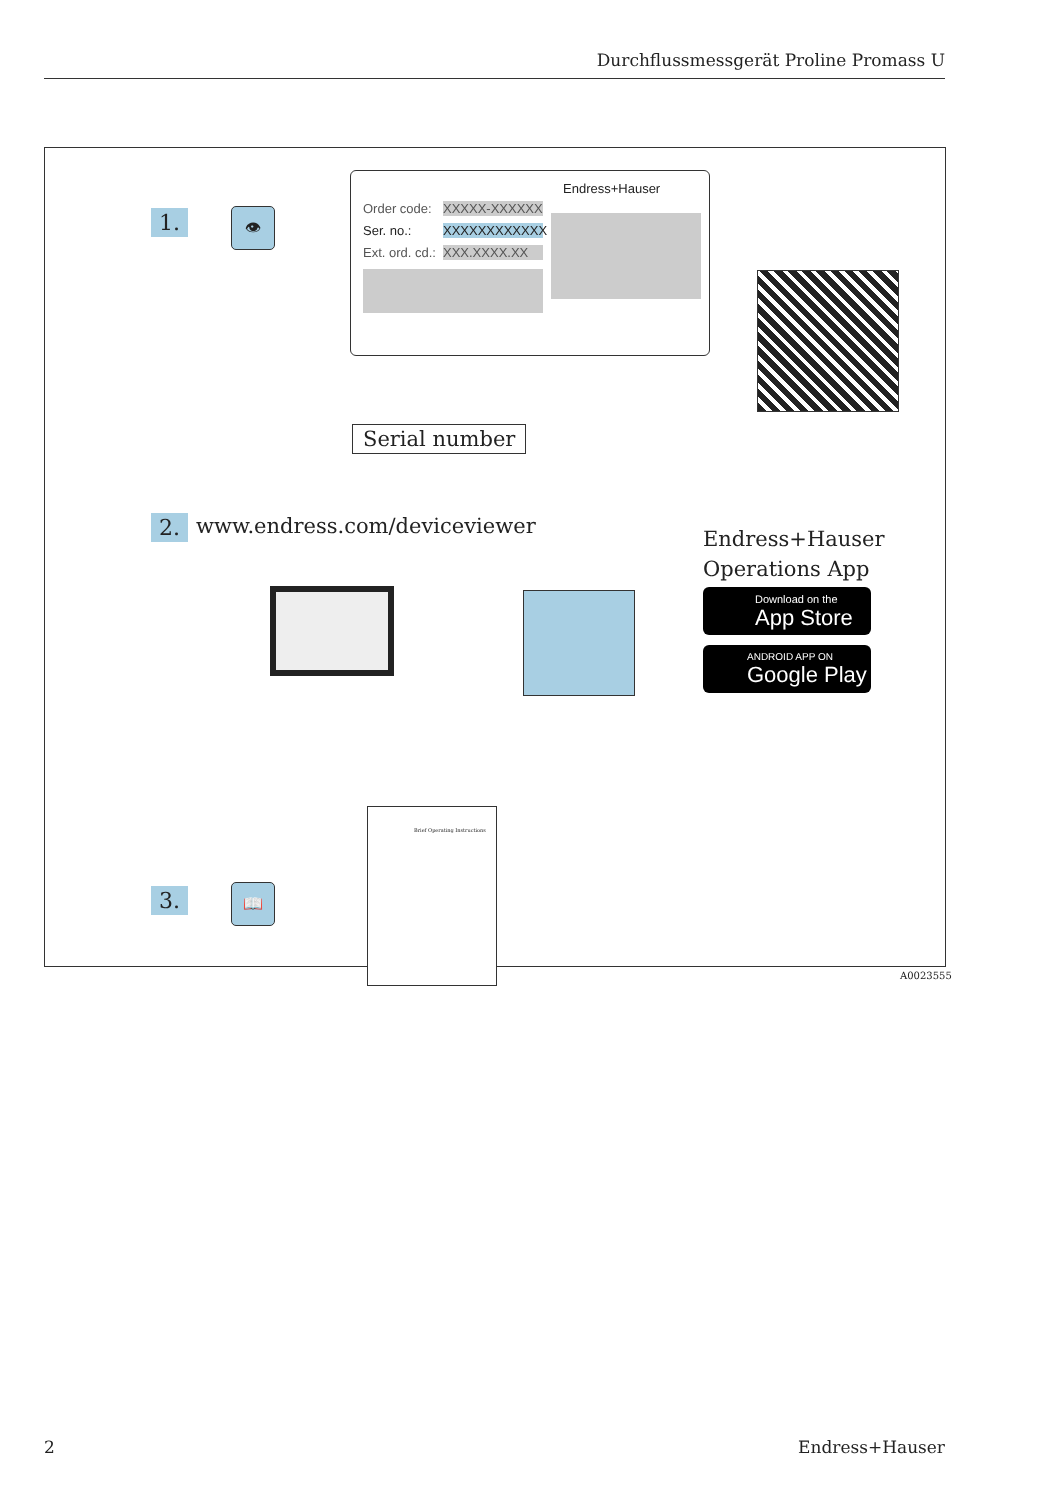Durchflussmessgerät Proline Promass U
1. 👁
Endress+Hauser
Order code: XXXXX-XXXXXX
Ser. no.: XXXXXXXXXXXX
Ext. ord. cd.: XXX.XXXX.XX
Serial number
2. www.endress.com/deviceviewer
Endress+Hauser
Operations App
Download on the
App Store
ANDROID APP ON
Google Play
3. 📖
Brief Operating Instructions
A0023555
2 Endress+Hauser